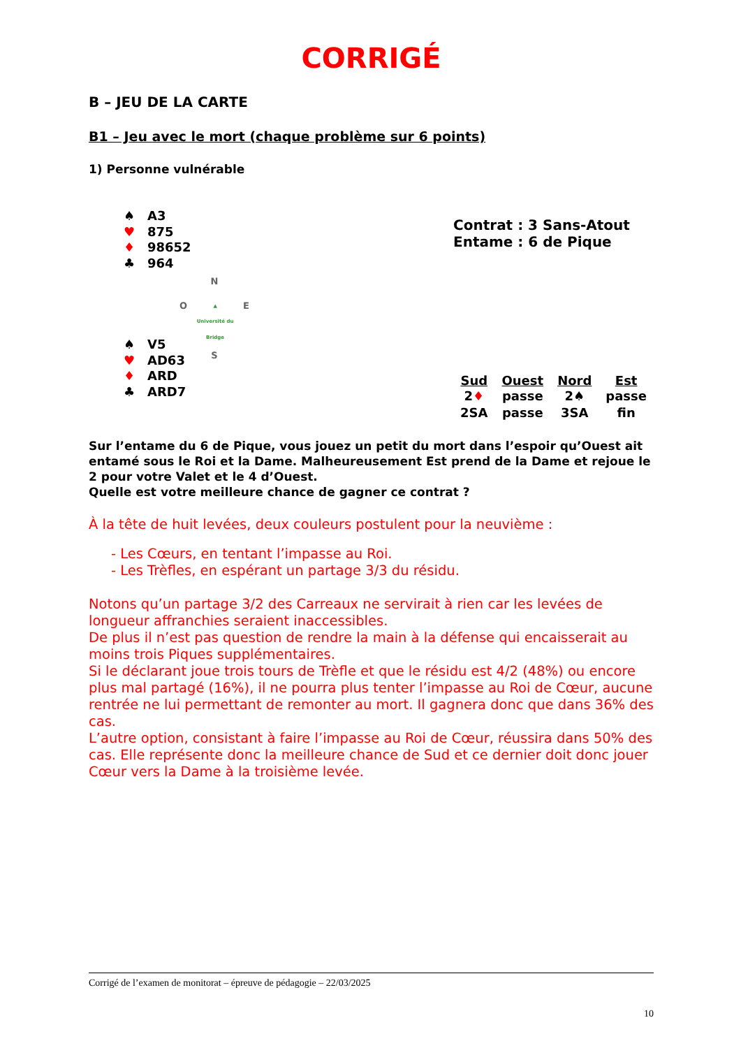CORRIGÉ
B – JEU DE LA CARTE
B1 – Jeu avec le mort (chaque problème sur 6 points)
1) Personne vulnérable
♠ A3
♥ 875
♦ 98652
♣ 964
N
O ▲
Université du Bridge E
S
♠ V5
♥ AD63
♦ ARD
♣ ARD7
Contrat : 3 Sans-Atout
Entame : 6 de Pique
| Sud | Ouest | Nord | Est |
| --- | --- | --- | --- |
| 2 ♦ | passe | 2♠ | passe |
| 2SA | passe | 3SA | fin |
Sur l’entame du 6 de Pique, vous jouez un petit du mort dans l’espoir qu’Ouest ait entamé sous le Roi et la Dame. Malheureusement Est prend de la Dame et rejoue le 2 pour votre Valet et le 4 d’Ouest.
Quelle est votre meilleure chance de gagner ce contrat ?
À la tête de huit levées, deux couleurs postulent pour la neuvième :
- Les Cœurs, en tentant l’impasse au Roi.
- Les Trèfles, en espérant un partage 3/3 du résidu.
Notons qu’un partage 3/2 des Carreaux ne servirait à rien car les levées de longueur affranchies seraient inaccessibles.
De plus il n’est pas question de rendre la main à la défense qui encaisserait au moins trois Piques supplémentaires.
Si le déclarant joue trois tours de Trèfle et que le résidu est 4/2 (48%) ou encore plus mal partagé (16%), il ne pourra plus tenter l’impasse au Roi de Cœur, aucune rentrée ne lui permettant de remonter au mort. Il gagnera donc que dans 36% des cas.
L’autre option, consistant à faire l’impasse au Roi de Cœur, réussira dans 50% des cas. Elle représente donc la meilleure chance de Sud et ce dernier doit donc jouer Cœur vers la Dame à la troisième levée.
Corrigé de l’examen de monitorat – épreuve de pédagogie – 22/03/2025
10